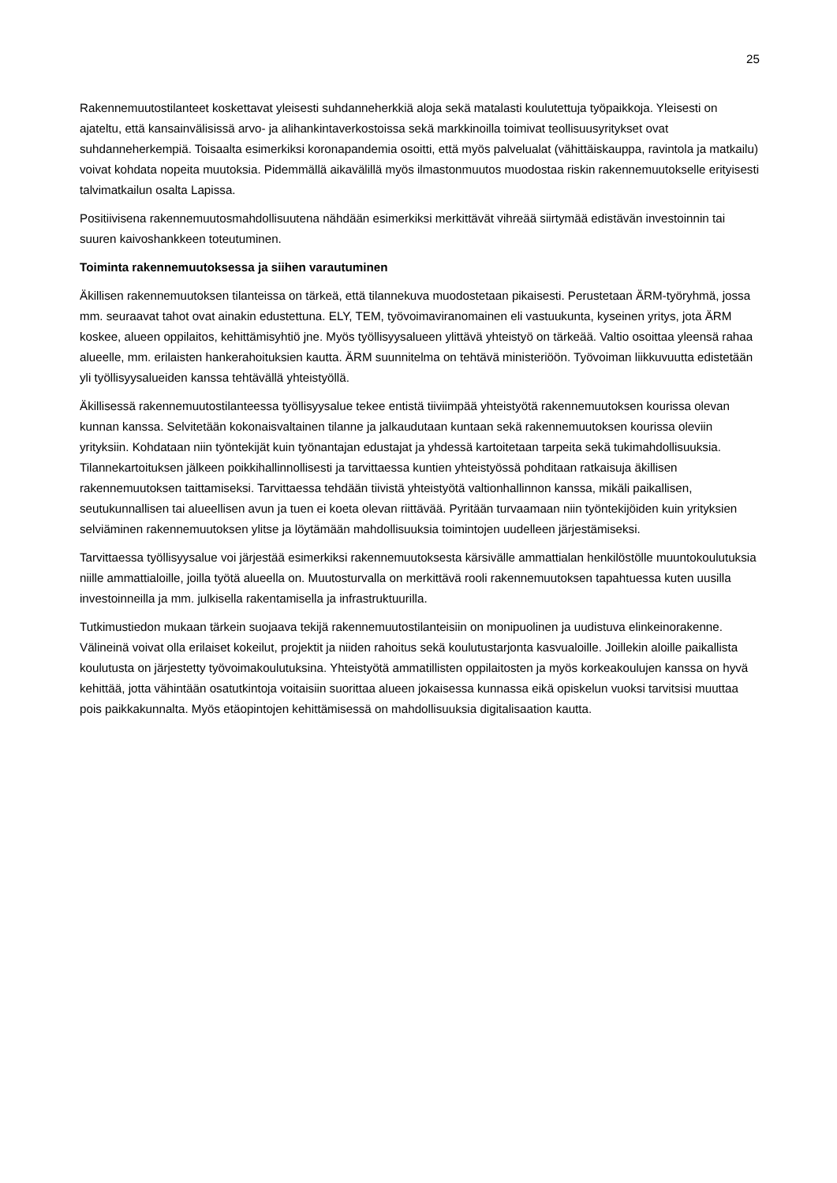25
Rakennemuutostilanteet koskettavat yleisesti suhdanneherkkiä aloja sekä matalasti koulutettuja työpaikkoja. Yleisesti on ajateltu, että kansainvälisissä arvo- ja alihankintaverkostoissa sekä markkinoilla toimivat teollisuusyritykset ovat suhdanneherkempiä. Toisaalta esimerkiksi koronapandemia osoitti, että myös palvelualat (vähittäiskauppa, ravintola ja matkailu) voivat kohdata nopeita muutoksia. Pidemmällä aikavälillä myös ilmastonmuutos muodostaa riskin rakennemuutokselle erityisesti talvimatkailun osalta Lapissa.
Positiivisena rakennemuutosmahdollisuutena nähdään esimerkiksi merkittävät vihreää siirtymää edistävän investoinnin tai suuren kaivoshankkeen toteutuminen.
Toiminta rakennemuutoksessa ja siihen varautuminen
Äkillisen rakennemuutoksen tilanteissa on tärkeä, että tilannekuva muodostetaan pikaisesti. Perustetaan ÄRM-työryhmä, jossa mm. seuraavat tahot ovat ainakin edustettuna. ELY, TEM, työvoimaviranomainen eli vastuukunta, kyseinen yritys, jota ÄRM koskee, alueen oppilaitos, kehittämisyhtiö jne. Myös työllisyysalueen ylittävä yhteistyö on tärkeää. Valtio osoittaa yleensä rahaa alueelle, mm. erilaisten hankerahoituksien kautta. ÄRM suunnitelma on tehtävä ministeriöön. Työvoiman liikkuvuutta edistetään yli työllisyysalueiden kanssa tehtävällä yhteistyöllä.
Äkillisessä rakennemuutostilanteessa työllisyysalue tekee entistä tiiviimpää yhteistyötä rakennemuutoksen kourissa olevan kunnan kanssa. Selvitetään kokonaisvaltainen tilanne ja jalkaudutaan kuntaan sekä rakennemuutoksen kourissa oleviin yrityksiin. Kohdataan niin työntekijät kuin työnantajan edustajat ja yhdessä kartoitetaan tarpeita sekä tukimahdollisuuksia. Tilannekartoituksen jälkeen poikkihallinnollisesti ja tarvittaessa kuntien yhteistyössä pohditaan ratkaisuja äkillisen rakennemuutoksen taittamiseksi. Tarvittaessa tehdään tiivistä yhteistyötä valtionhallinnon kanssa, mikäli paikallisen, seutukunnallisen tai alueellisen avun ja tuen ei koeta olevan riittävää. Pyritään turvaamaan niin työntekijöiden kuin yrityksien selviäminen rakennemuutoksen ylitse ja löytämään mahdollisuuksia toimintojen uudelleen järjestämiseksi.
Tarvittaessa työllisyysalue voi järjestää esimerkiksi rakennemuutoksesta kärsivälle ammattialan henkilöstölle muuntokoulutuksia niille ammattialoille, joilla työtä alueella on. Muutosturvalla on merkittävä rooli rakennemuutoksen tapahtuessa kuten uusilla investoinneilla ja mm. julkisella rakentamisella ja infrastruktuurilla.
Tutkimustiedon mukaan tärkein suojaava tekijä rakennemuutostilanteisiin on monipuolinen ja uudistuva elinkeinorakenne. Välineinä voivat olla erilaiset kokeilut, projektit ja niiden rahoitus sekä koulutustarjonta kasvualoille. Joillekin aloille paikallista koulutusta on järjestetty työvoimakoulutuksina. Yhteistyötä ammatillisten oppilaitosten ja myös korkeakoulujen kanssa on hyvä kehittää, jotta vähintään osatutkintoja voitaisiin suorittaa alueen jokaisessa kunnassa eikä opiskelun vuoksi tarvitsisi muuttaa pois paikkakunnalta. Myös etäopintojen kehittämisessä on mahdollisuuksia digitalisaation kautta.